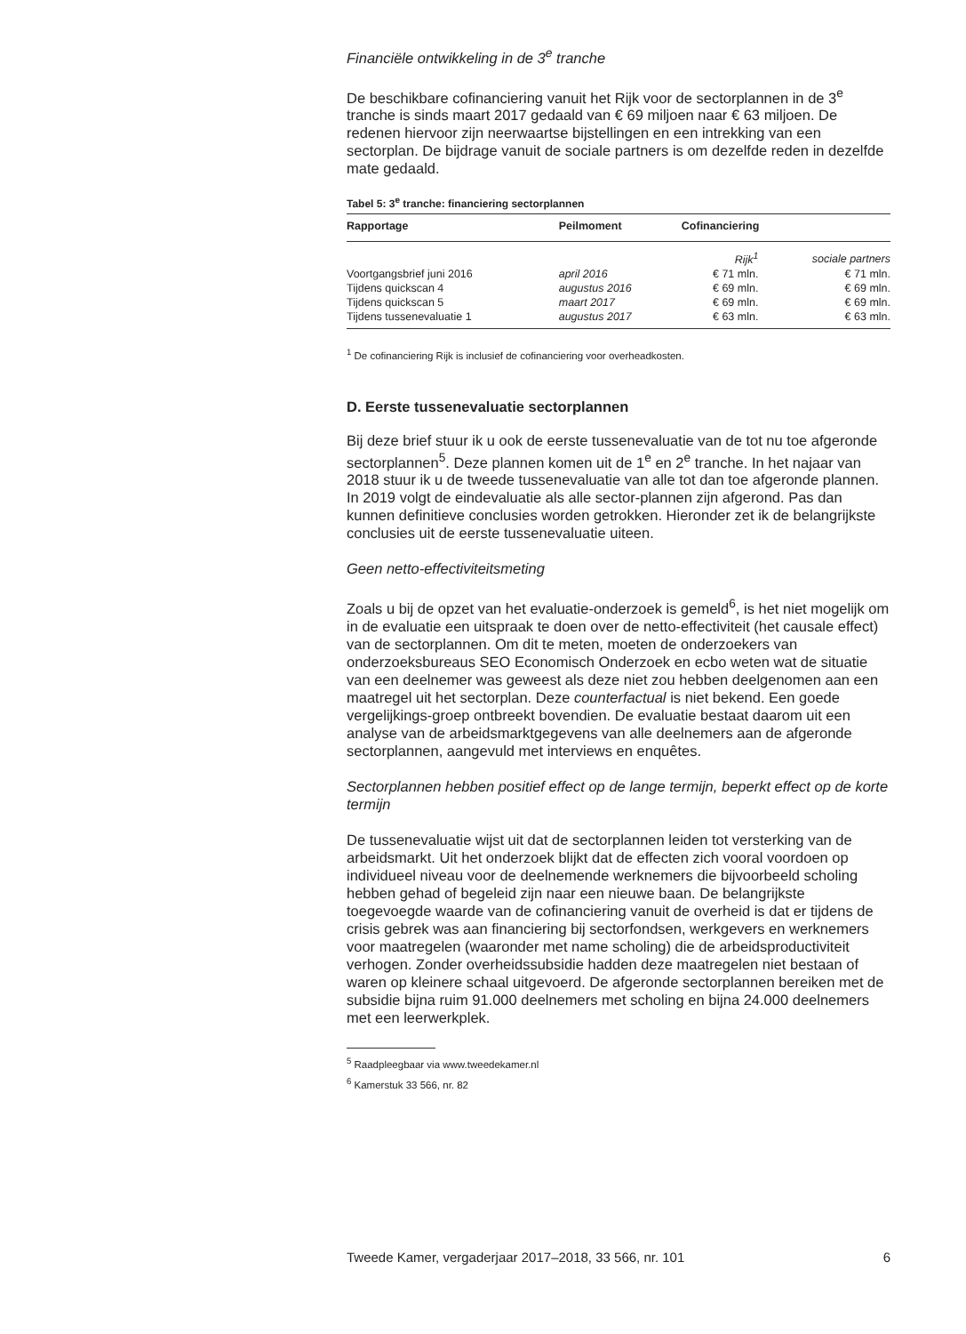Financiële ontwikkeling in de 3<sup>e</sup> tranche
De beschikbare cofinanciering vanuit het Rijk voor de sectorplannen in de 3<sup>e</sup> tranche is sinds maart 2017 gedaald van € 69 miljoen naar € 63 miljoen. De redenen hiervoor zijn neerwaartse bijstellingen en een intrekking van een sectorplan. De bijdrage vanuit de sociale partners is om dezelfde reden in dezelfde mate gedaald.
Tabel 5: 3<sup>e</sup> tranche: financiering sectorplannen
| Rapportage | Peilmoment | Cofinanciering | |
| --- | --- | --- | --- |
| | | Rijk<sup>1</sup> | sociale partners |
| Voortgangsbrief juni 2016 | april 2016 | € 71 mln. | € 71 mln. |
| Tijdens quickscan 4 | augustus 2016 | € 69 mln. | € 69 mln. |
| Tijdens quickscan 5 | maart 2017 | € 69 mln. | € 69 mln. |
| Tijdens tussenevaluatie 1 | augustus 2017 | € 63 mln. | € 63 mln. |
<sup>1</sup> De cofinanciering Rijk is inclusief de cofinanciering voor overheadkosten.
D. Eerste tussenevaluatie sectorplannen
Bij deze brief stuur ik u ook de eerste tussenevaluatie van de tot nu toe afgeronde sectorplannen<sup>5</sup>. Deze plannen komen uit de 1<sup>e</sup> en 2<sup>e</sup> tranche. In het najaar van 2018 stuur ik u de tweede tussenevaluatie van alle tot dan toe afgeronde plannen. In 2019 volgt de eindevaluatie als alle sector-plannen zijn afgerond. Pas dan kunnen definitieve conclusies worden getrokken. Hieronder zet ik de belangrijkste conclusies uit de eerste tussenevaluatie uiteen.
Geen netto-effectiviteitsmeting
Zoals u bij de opzet van het evaluatie-onderzoek is gemeld<sup>6</sup>, is het niet mogelijk om in de evaluatie een uitspraak te doen over de netto-effectiviteit (het causale effect) van de sectorplannen. Om dit te meten, moeten de onderzoekers van onderzoeksbureaus SEO Economisch Onderzoek en ecbo weten wat de situatie van een deelnemer was geweest als deze niet zou hebben deelgenomen aan een maatregel uit het sectorplan. Deze counterfactual is niet bekend. Een goede vergelijkings-groep ontbreekt bovendien. De evaluatie bestaat daarom uit een analyse van de arbeidsmarktgegevens van alle deelnemers aan de afgeronde sectorplannen, aangevuld met interviews en enquêtes.
Sectorplannen hebben positief effect op de lange termijn, beperkt effect op de korte termijn
De tussenevaluatie wijst uit dat de sectorplannen leiden tot versterking van de arbeidsmarkt. Uit het onderzoek blijkt dat de effecten zich vooral voordoen op individueel niveau voor de deelnemende werknemers die bijvoorbeeld scholing hebben gehad of begeleid zijn naar een nieuwe baan. De belangrijkste toegevoegde waarde van de cofinanciering vanuit de overheid is dat er tijdens de crisis gebrek was aan financiering bij sectorfondsen, werkgevers en werknemers voor maatregelen (waaronder met name scholing) die de arbeidsproductiviteit verhogen. Zonder overheidssubsidie hadden deze maatregelen niet bestaan of waren op kleinere schaal uitgevoerd. De afgeronde sectorplannen bereiken met de subsidie bijna ruim 91.000 deelnemers met scholing en bijna 24.000 deelnemers met een leerwerkplek.
<sup>5</sup> Raadpleegbaar via www.tweedekamer.nl
<sup>6</sup> Kamerstuk 33 566, nr. 82
Tweede Kamer, vergaderjaar 2017–2018, 33 566, nr. 101 6